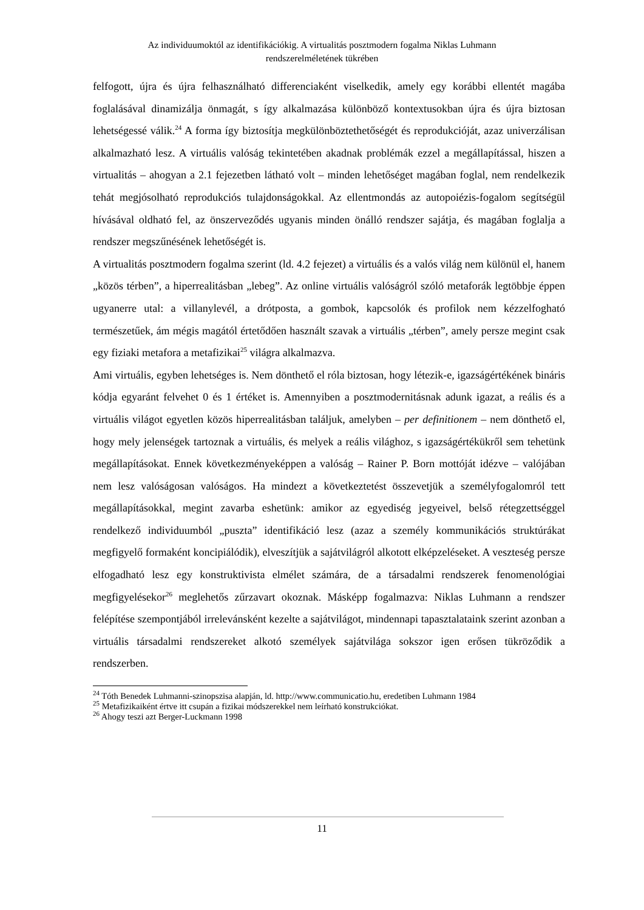Az individuumoktól az identifikációkig. A virtualitás posztmodern fogalma Niklas Luhmann
rendszerelméletének tükrében
felfogott, újra és újra felhasználható differenciaként viselkedik, amely egy korábbi ellentét magába foglalásával dinamizálja önmagát, s így alkalmazása különböző kontextusokban újra és újra biztosan lehetségessé válik.<sup>24</sup> A forma így biztosítja megkülönböztethetőségét és reprodukcióját, azaz univerzálisan alkalmazható lesz. A virtuális valóság tekintetében akadnak problémák ezzel a megállapítással, hiszen a virtualitás – ahogyan a 2.1 fejezetben látható volt – minden lehetőséget magában foglal, nem rendelkezik tehát megjósolható reprodukciós tulajdonságokkal. Az ellentmondás az autopoiézis-fogalom segítségül hívásával oldható fel, az önszerveződés ugyanis minden önálló rendszer sajátja, és magában foglalja a rendszer megszűnésének lehetőségét is.
A virtualitás posztmodern fogalma szerint (ld. 4.2 fejezet) a virtuális és a valós világ nem különül el, hanem „közös térben”, a hiperrealitásban „lebeg”. Az online virtuális valóságról szóló metaforák legtöbbje éppen ugyanerre utal: a villanylevél, a drótposta, a gombok, kapcsolók és profilok nem kézzelfogható természetűek, ám mégis magától értetődően használt szavak a virtuális „térben”, amely persze megint csak egy fiziaki metafora a metafizikai<sup>25</sup> világra alkalmazva.
Ami virtuális, egyben lehetséges is. Nem dönthető el róla biztosan, hogy létezik-e, igazságértékének bináris kódja egyaránt felvehet 0 és 1 értéket is. Amennyiben a posztmodernitásnak adunk igazat, a reális és a virtuális világot egyetlen közös hiperrealitásban találjuk, amelyben – per definitionem – nem dönthető el, hogy mely jelenségek tartoznak a virtuális, és melyek a reális világhoz, s igazságértékükről sem tehetünk megállapításokat. Ennek következményeképpen a valóság – Rainer P. Born mottóját idézve – valójában nem lesz valóságosan valóságos. Ha mindezt a következtetést összevetjük a személyfogalomról tett megállapításokkal, megint zavarba eshetünk: amikor az egyediség jegyeivel, belső rétegzettséggel rendelkező individuumból „puszta” identifikáció lesz (azaz a személy kommunikációs struktúrákat megfigyelő formaként koncipiálódik), elveszítjük a sajátvilágról alkotott elképzeléseket. A veszteség persze elfogadható lesz egy konstruktivista elmélet számára, de a társadalmi rendszerek fenomenológiai megfigyelésekor<sup>26</sup> meglehetős zűrzavart okoznak. Másképp fogalmazva: Niklas Luhmann a rendszer felépítése szempontjából irrelevánsként kezelte a sajátvilágot, mindennapi tapasztalataink szerint azonban a virtuális társadalmi rendszereket alkotó személyek sajátvilága sokszor igen erősen tükröződik a rendszerben.
<sup>24</sup> Tóth Benedek Luhmanni-szinopszisa alapján, ld. http://www.communicatio.hu, eredetiben Luhmann 1984
<sup>25</sup> Metafizikaiként értve itt csupán a fizikai módszerekkel nem leírható konstrukciókat.
<sup>26</sup> Ahogy teszi azt Berger-Luckmann 1998
11